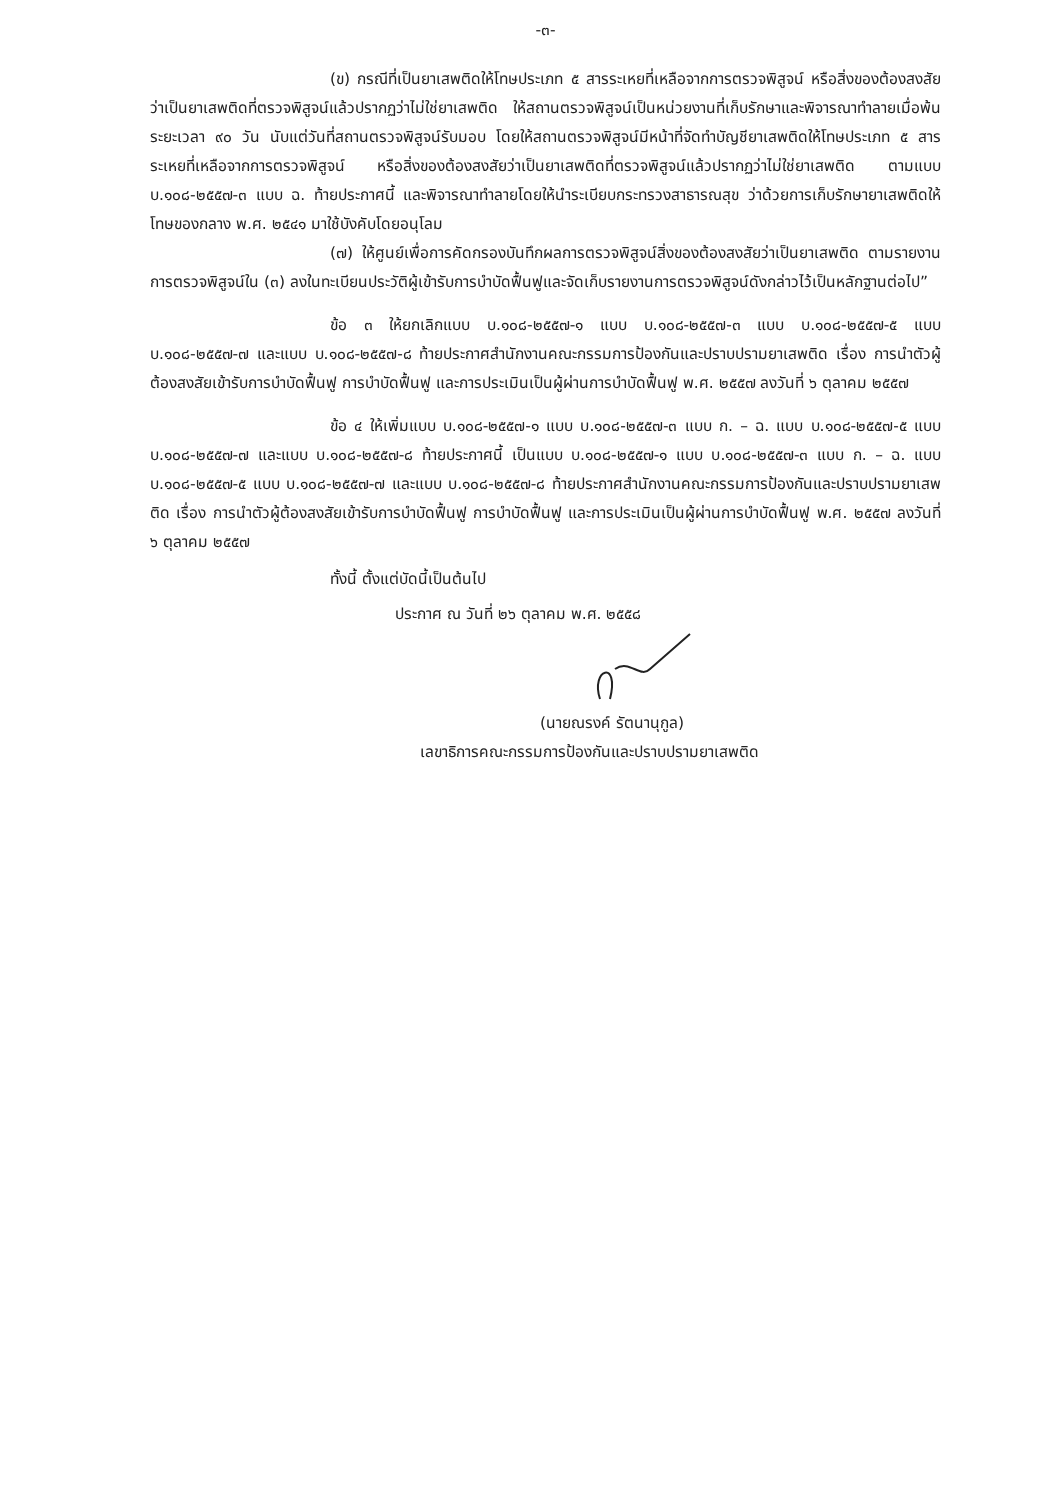-๓-
(ข) กรณีที่เป็นยาเสพติดให้โทษประเภท ๕ สารระเหยที่เหลือจากการตรวจพิสูจน์ หรือสิ่งของต้องสงสัยว่าเป็นยาเสพติดที่ตรวจพิสูจน์แล้วปรากฏว่าไม่ใช่ยาเสพติด ให้สถานตรวจพิสูจน์เป็นหน่วยงานที่เก็บรักษาและพิจารณาทำลายเมื่อพ้นระยะเวลา ๙๐ วัน นับแต่วันที่สถานตรวจพิสูจน์รับมอบ โดยให้สถานตรวจพิสูจน์มีหน้าที่จัดทำบัญชียาเสพติดให้โทษประเภท ๕ สารระเหยที่เหลือจากการตรวจพิสูจน์ หรือสิ่งของต้องสงสัยว่าเป็นยาเสพติดที่ตรวจพิสูจน์แล้วปรากฏว่าไม่ใช่ยาเสพติด ตามแบบ บ.๑๐๘-๒๕๕๗-๓ แบบ ฉ. ท้ายประกาศนี้ และพิจารณาทำลายโดยให้นำระเบียบกระทรวงสาธารณสุข ว่าด้วยการเก็บรักษายาเสพติดให้โทษของกลาง พ.ศ. ๒๕๔๑ มาใช้บังคับโดยอนุโลม
(๗) ให้ศูนย์เพื่อการคัดกรองบันทึกผลการตรวจพิสูจน์สิ่งของต้องสงสัยว่าเป็นยาเสพติด ตามรายงานการตรวจพิสูจน์ใน (๓) ลงในทะเบียนประวัติผู้เข้ารับการบำบัดฟื้นฟูและจัดเก็บรายงานการตรวจพิสูจน์ดังกล่าวไว้เป็นหลักฐานต่อไป”
ข้อ ๓ ให้ยกเลิกแบบ บ.๑๐๘-๒๕๕๗-๑ แบบ บ.๑๐๘-๒๕๕๗-๓ แบบ บ.๑๐๘-๒๕๕๗-๕ แบบ บ.๑๐๘-๒๕๕๗-๗ และแบบ บ.๑๐๘-๒๕๕๗-๘ ท้ายประกาศสำนักงานคณะกรรมการป้องกันและปราบปรามยาเสพติด เรื่อง การนำตัวผู้ต้องสงสัยเข้ารับการบำบัดฟื้นฟู การบำบัดฟื้นฟู และการประเมินเป็นผู้ผ่านการบำบัดฟื้นฟู พ.ศ. ๒๕๕๗ ลงวันที่ ๖ ตุลาคม ๒๕๕๗
ข้อ ๔ ให้เพิ่มแบบ บ.๑๐๘-๒๕๕๗-๑ แบบ บ.๑๐๘-๒๕๕๗-๓ แบบ ก. – ฉ. แบบ บ.๑๐๘-๒๕๕๗-๕ แบบ บ.๑๐๘-๒๕๕๗-๗ และแบบ บ.๑๐๘-๒๕๕๗-๘ ท้ายประกาศนี้ เป็นแบบ บ.๑๐๘-๒๕๕๗-๑ แบบ บ.๑๐๘-๒๕๕๗-๓ แบบ ก. – ฉ. แบบ บ.๑๐๘-๒๕๕๗-๕ แบบ บ.๑๐๘-๒๕๕๗-๗ และแบบ บ.๑๐๘-๒๕๕๗-๘ ท้ายประกาศสำนักงานคณะกรรมการป้องกันและปราบปรามยาเสพติด เรื่อง การนำตัวผู้ต้องสงสัยเข้ารับการบำบัดฟื้นฟู การบำบัดฟื้นฟู และการประเมินเป็นผู้ผ่านการบำบัดฟื้นฟู พ.ศ. ๒๕๕๗ ลงวันที่ ๖ ตุลาคม ๒๕๕๗
ทั้งนี้ ตั้งแต่บัดนี้เป็นต้นไป
ประกาศ ณ วันที่ ๒๖ ตุลาคม พ.ศ. ๒๕๕๘
(นายณรงค์ รัตนานุกูล)
เลขาธิการคณะกรรมการป้องกันและปราบปรามยาเสพติด